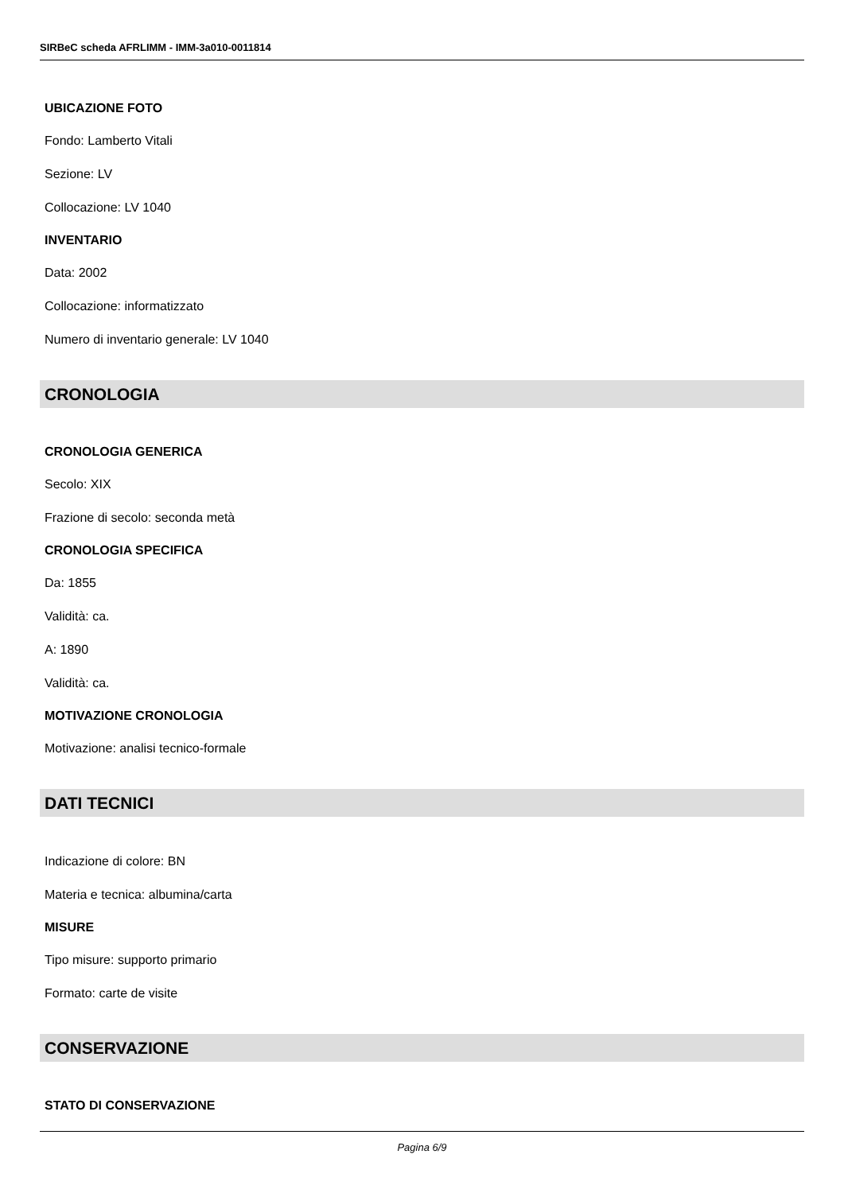SIRBeC scheda AFRLIMM - IMM-3a010-0011814
UBICAZIONE FOTO
Fondo: Lamberto Vitali
Sezione: LV
Collocazione: LV 1040
INVENTARIO
Data: 2002
Collocazione: informatizzato
Numero di inventario generale: LV 1040
CRONOLOGIA
CRONOLOGIA GENERICA
Secolo: XIX
Frazione di secolo: seconda metà
CRONOLOGIA SPECIFICA
Da: 1855
Validità: ca.
A: 1890
Validità: ca.
MOTIVAZIONE CRONOLOGIA
Motivazione: analisi tecnico-formale
DATI TECNICI
Indicazione di colore: BN
Materia e tecnica: albumina/carta
MISURE
Tipo misure: supporto primario
Formato: carte de visite
CONSERVAZIONE
STATO DI CONSERVAZIONE
Pagina 6/9